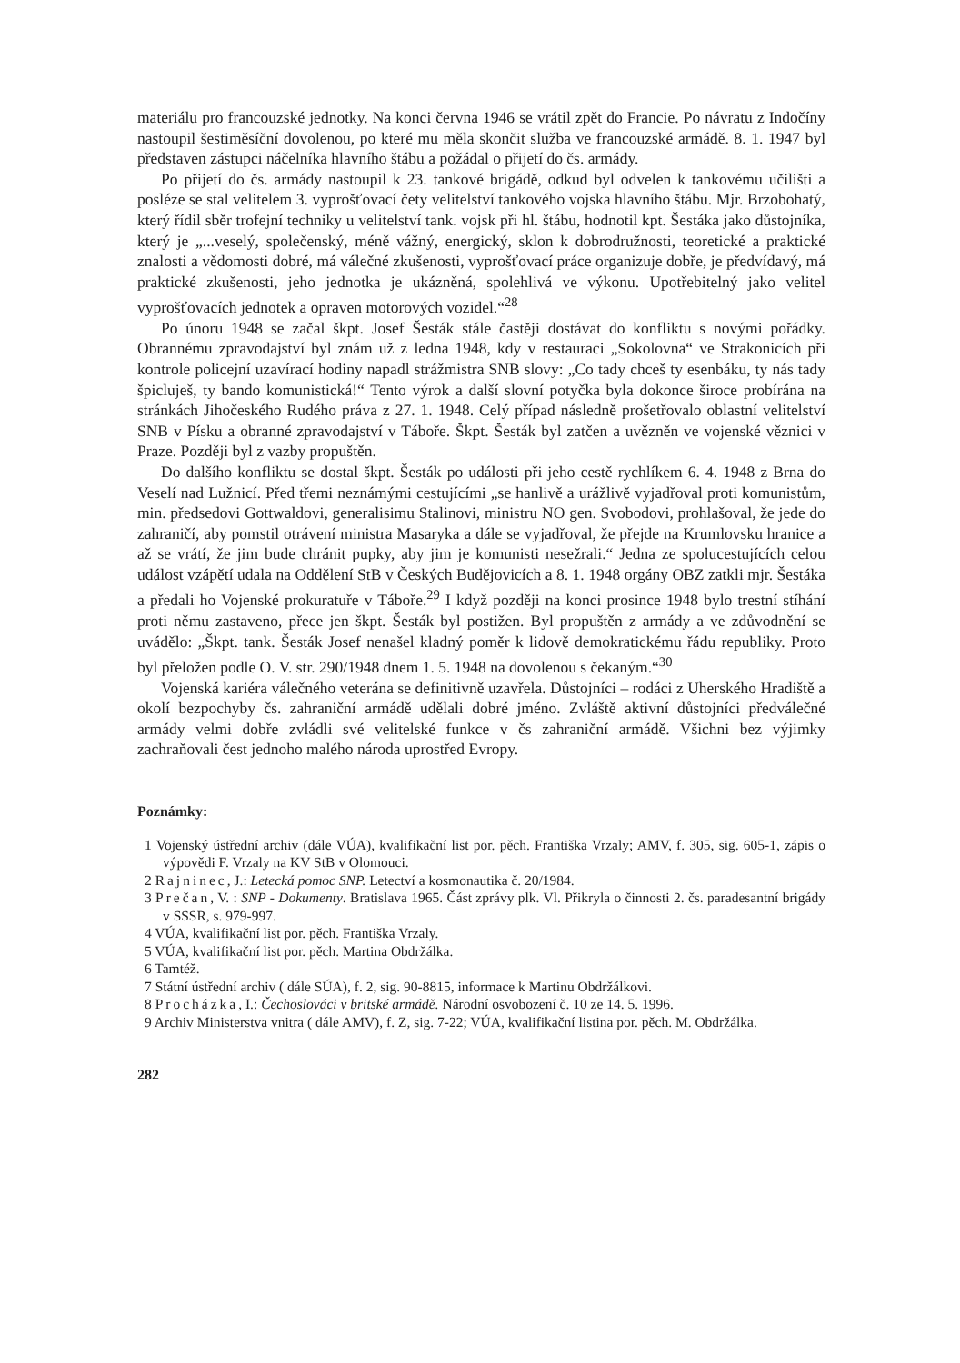materiálu pro francouzské jednotky. Na konci června 1946 se vrátil zpět do Francie. Po návratu z Indočíny nastoupil šestiměsíční dovolenou, po které mu měla skončit služba ve francouzské armádě. 8. 1. 1947 byl představen zástupci náčelníka hlavního štábu a požádal o přijetí do čs. armády.
Po přijetí do čs. armády nastoupil k 23. tankové brigádě, odkud byl odvelen k tankovému učilišti a posléze se stal velitelem 3. vyprošťovací čety velitelství tankového vojska hlavního štábu. Mjr. Brzobohatý, který řídil sběr trofejní techniky u velitelství tank. vojsk při hl. štábu, hodnotil kpt. Šestáka jako důstojníka, který je „...veselý, společenský, méně vážný, energický, sklon k dobrodružnosti, teoretické a praktické znalosti a vědomosti dobré, má válečné zkušenosti, vyprošťovací práce organizuje dobře, je předvídavý, má praktické zkušenosti, jeho jednotka je ukázněná, spolehlivá ve výkonu. Upotřebitelný jako velitel vyprošťovacích jednotek a opraven motorových vozidel.“<sup>28</sup>
Po únoru 1948 se začal škpt. Josef Šesták stále častěji dostávat do konfliktu s novými pořádky. Obrannému zpravodajství byl znám už z ledna 1948, kdy v restauraci „Sokolovna“ ve Strakonicích při kontrole policejní uzavírací hodiny napadl strážmistra SNB slovy: „Co tady chceš ty esenbáku, ty nás tady špicluješ, ty bando komunistická!“ Tento výrok a další slovní potyčka byla dokonce široce probírána na stránkách Jihočeského Rudého práva z 27. 1. 1948. Celý případ následně prošetřovalo oblastní velitelství SNB v Písku a obranné zpravodajství v Táboře. Škpt. Šesták byl zatčen a uvězněn ve vojenské věznici v Praze. Později byl z vazby propuštěn.
Do dalšího konfliktu se dostal škpt. Šesták po události při jeho cestě rychlíkem 6. 4. 1948 z Brna do Veselí nad Lužnicí. Před třemi neznámými cestujícími „se hanlivě a urážlivě vyjadřoval proti komunistům, min. předsedovi Gottwaldovi, generalisimu Stalinovi, ministru NO gen. Svobodovi, prohlašoval, že jede do zahraničí, aby pomstil otrávení ministra Masaryka a dále se vyjadřoval, že přejde na Krumlovsku hranice a až se vrátí, že jim bude chránit pupky, aby jim je komunisti nesežrali.“ Jedna ze spolucestujících celou událost vzápětí udala na Oddělení StB v Českých Budějovicích a 8. 1. 1948 orgány OBZ zatkli mjr. Šestáka a předali ho Vojenské prokuratuře v Táboře.<sup>29</sup> I když později na konci prosince 1948 bylo trestní stíhání proti němu zastaveno, přece jen škpt. Šesták byl postižen. Byl propuštěn z armády a ve zdůvodnění se uvádělo: „Škpt. tank. Šesták Josef nenašel kladný poměr k lidově demokratickému řádu republiky. Proto byl přeložen podle O. V. str. 290/1948 dnem 1. 5. 1948 na dovolenou s čekaným.“<sup>30</sup>
Vojenská kariéra válečného veterána se definitivně uzavřela. Důstojníci – rodáci z Uherského Hradiště a okolí bezpochyby čs. zahraniční armádě udělali dobré jméno. Zvláště aktivní důstojníci předválečné armády velmi dobře zvládli své velitelské funkce v čs zahraniční armádě. Všichni bez výjimky zachraňovali čest jednoho malého národa uprostřed Evropy.
Poznámky:
1 Vojenský ústřední archiv (dále VÚA), kvalifikační list por. pěch. Františka Vrzaly; AMV, f. 305, sig. 605-1, zápis o výpovědi F. Vrzaly na KV StB v Olomouci.
2 Rajninec, J.: Letecká pomoc SNP. Letectví a kosmonautika č. 20/1984.
3 Prečan, V. : SNP - Dokumenty. Bratislava 1965. Část zprávy plk. Vl. Přikryla o činnosti 2. čs. paradesantní brigády v SSSR, s. 979-997.
4 VÚA, kvalifikační list por. pěch. Františka Vrzaly.
5 VÚA, kvalifikační list por. pěch. Martina Obdržálka.
6 Tamtéž.
7 Státní ústřední archiv ( dále SÚA), f. 2, sig. 90-8815, informace k Martinu Obdržálkovi.
8 Procházka, I.: Čechoslováci v britské armádě. Národní osvobození č. 10 ze 14. 5. 1996.
9 Archiv Ministerstva vnitra ( dále AMV), f. Z, sig. 7-22; VÚA, kvalifikační listina por. pěch. M. Obdržálka.
282